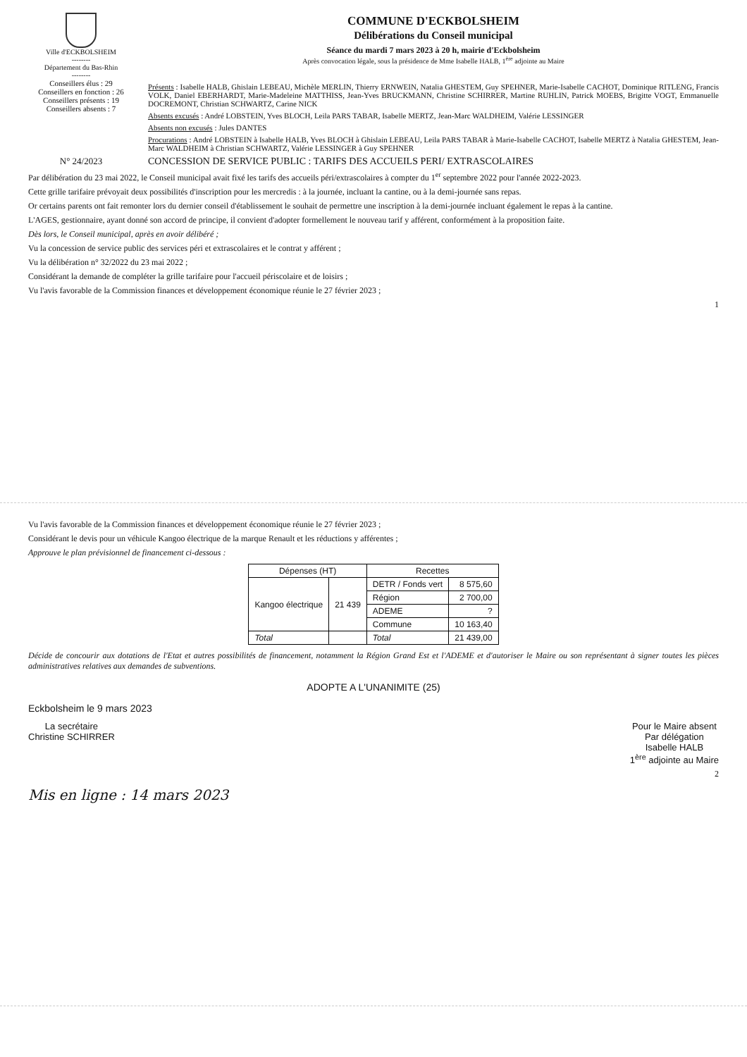Ville d'ECKBOLSHEIM
--------
Département du Bas-Rhin
--------
COMMUNE D'ECKBOLSHEIM
Délibérations du Conseil municipal
Séance du mardi 7 mars 2023 à 20 h, mairie d'Eckbolsheim
Après convocation légale, sous la présidence de Mme Isabelle HALB, 1<sup>ère</sup> adjointe au Maire
Conseillers élus : 29
Conseillers en fonction : 26
Conseillers présents : 19
Conseillers absents : 7
Présents : Isabelle HALB, Ghislain LEBEAU, Michèle MERLIN, Thierry ERNWEIN, Natalia GHESTEM, Guy SPEHNER, Marie-Isabelle CACHOT, Dominique RITLENG, Francis VOLK, Daniel EBERHARDT, Marie-Madeleine MATTHISS, Jean-Yves BRUCKMANN, Christine SCHIRRER, Martine RUHLIN, Patrick MOEBS, Brigitte VOGT, Emmanuelle DOCREMONT, Christian SCHWARTZ, Carine NICK
Absents excusés : André LOBSTEIN, Yves BLOCH, Leila PARS TABAR, Isabelle MERTZ, Jean-Marc WALDHEIM, Valérie LESSINGER
Absents non excusés : Jules DANTES
Procurations : André LOBSTEIN à Isabelle HALB, Yves BLOCH à Ghislain LEBEAU, Leila PARS TABAR à Marie-Isabelle CACHOT, Isabelle MERTZ à Natalia GHESTEM, Jean-Marc WALDHEIM à Christian SCHWARTZ, Valérie LESSINGER à Guy SPEHNER
N° 24/2023 CONCESSION DE SERVICE PUBLIC : TARIFS DES ACCUEILS PERI/ EXTRASCOLAIRES
Par délibération du 23 mai 2022, le Conseil municipal avait fixé les tarifs des accueils péri/extrascolaires à compter du 1<sup>er</sup> septembre 2022 pour l'année 2022-2023.
Cette grille tarifaire prévoyait deux possibilités d'inscription pour les mercredis : à la journée, incluant la cantine, ou à la demi-journée sans repas.
Or certains parents ont fait remonter lors du dernier conseil d'établissement le souhait de permettre une inscription à la demi-journée incluant également le repas à la cantine.
L'AGES, gestionnaire, ayant donné son accord de principe, il convient d'adopter formellement le nouveau tarif y afférent, conformément à la proposition faite.
Dès lors, le Conseil municipal, après en avoir délibéré ;
Vu la concession de service public des services péri et extrascolaires et le contrat y afférent ;
Vu la délibération n° 32/2022 du 23 mai 2022 ;
Considérant la demande de compléter la grille tarifaire pour l'accueil périscolaire et de loisirs ;
Vu l'avis favorable de la Commission finances et développement économique réunie le 27 février 2023 ;
1
Vu l'avis favorable de la Commission finances et développement économique réunie le 27 février 2023 ;
Considérant le devis pour un véhicule Kangoo électrique de la marque Renault et les réductions y afférentes ;
Approuve le plan prévisionnel de financement ci-dessous :
| Dépenses (HT) | | Recettes | |
| --- | --- | --- | --- |
| Kangoo électrique | 21 439 | DETR / Fonds vert | 8 575,60 |
| | | Région | 2 700,00 |
| | | ADEME | ? |
| | | Commune | 10 163,40 |
| Total | | Total | 21 439,00 |
Décide de concourir aux dotations de l'Etat et autres possibilités de financement, notamment la Région Grand Est et l'ADEME et d'autoriser le Maire ou son représentant à signer toutes les pièces administratives relatives aux demandes de subventions.
ADOPTE A L'UNANIMITE (25)
Eckbolsheim le 9 mars 2023
La secrétaire
Christine SCHIRRER
Pour le Maire absent
Par délégation
Isabelle HALB
1<sup>ère</sup> adjointe au Maire
2
Mis en ligne : 14 mars 2023